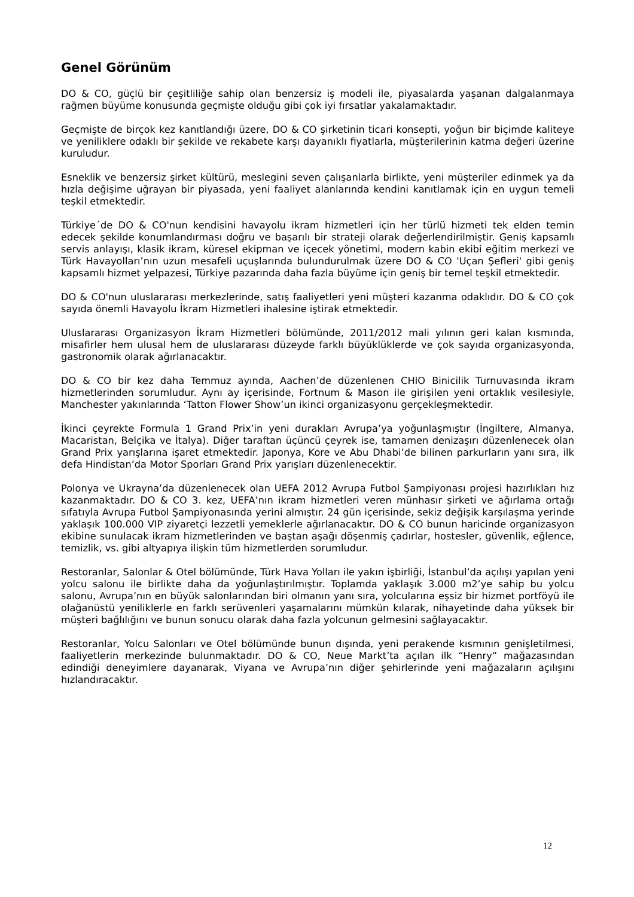Genel Görünüm
DO & CO, güçlü bir çeşitliliğe sahip olan benzersiz iş modeli ile, piyasalarda yaşanan dalgalanmaya rağmen büyüme konusunda geçmişte olduğu gibi çok iyi fırsatlar yakalamaktadır.
Geçmişte de birçok kez kanıtlandığı üzere, DO & CO şirketinin ticari konsepti, yoğun bir biçimde kaliteye ve yeniliklere odaklı bir şekilde ve rekabete karşı dayanıklı fiyatlarla, müşterilerinin katma değeri üzerine kuruludur.
Esneklik ve benzersiz şirket kültürü, meslegini seven çalışanlarla birlikte, yeni müşteriler edinmek ya da hızla değişime uğrayan bir piyasada, yeni faaliyet alanlarında kendini kanıtlamak için en uygun temeli teşkil etmektedir.
Türkiye´de DO & CO'nun kendisini havayolu ikram hizmetleri için her türlü hizmeti tek elden temin edecek şekilde konumlandırması doğru ve başarılı bir strateji olarak değerlendirilmiştir. Geniş kapsamlı servis anlayışı, klasik ikram, küresel ekipman ve içecek yönetimi, modern kabin ekibi eğitim merkezi ve Türk Havayolları’nın uzun mesafeli uçuşlarında bulundurulmak üzere DO & CO 'Uçan Şefleri' gibi geniş kapsamlı hizmet yelpazesi, Türkiye pazarında daha fazla büyüme için geniş bir temel teşkil etmektedir.
DO & CO'nun uluslararası merkezlerinde, satış faaliyetleri yeni müşteri kazanma odaklıdır. DO & CO çok sayıda önemli Havayolu İkram Hizmetleri ihalesine iştirak etmektedir.
Uluslararası Organizasyon İkram Hizmetleri bölümünde, 2011/2012 mali yılının geri kalan kısmında, misafirler hem ulusal hem de uluslararası düzeyde farklı büyüklüklerde ve çok sayıda organizasyonda, gastronomik olarak ağırlanacaktır.
DO & CO bir kez daha Temmuz ayında, Aachen’de düzenlenen CHIO Binicilik Turnuvasında ikram hizmetlerinden sorumludur. Aynı ay içerisinde, Fortnum & Mason ile girişilen yeni ortaklık vesilesiyle, Manchester yakınlarında ‘Tatton Flower Show’un ikinci organizasyonu gerçekleşmektedir.
İkinci çeyrekte Formula 1 Grand Prix’in yeni durakları Avrupa’ya yoğunlaşmıştır (İngiltere, Almanya, Macaristan, Belçika ve İtalya). Diğer taraftan üçüncü çeyrek ise, tamamen denizaşırı düzenlenecek olan Grand Prix yarışlarına işaret etmektedir. Japonya, Kore ve Abu Dhabi’de bilinen parkurların yanı sıra, ilk defa Hindistan’da Motor Sporları Grand Prix yarışları düzenlenecektir.
Polonya ve Ukrayna’da düzenlenecek olan UEFA 2012 Avrupa Futbol Şampiyonası projesi hazırlıkları hız kazanmaktadır. DO & CO 3. kez, UEFA’nın ikram hizmetleri veren münhasır şirketi ve ağırlama ortağı sıfatıyla Avrupa Futbol Şampiyonasında yerini almıştır. 24 gün içerisinde, sekiz değişik karşılaşma yerinde yaklaşık 100.000 VIP ziyaretçi lezzetli yemeklerle ağırlanacaktır. DO & CO bunun haricinde organizasyon ekibine sunulacak ikram hizmetlerinden ve baştan aşağı döşenmiş çadırlar, hostesler, güvenlik, eğlence, temizlik, vs. gibi altyapıya ilişkin tüm hizmetlerden sorumludur.
Restoranlar, Salonlar & Otel bölümünde, Türk Hava Yolları ile yakın işbirliği, İstanbul’da açılışı yapılan yeni yolcu salonu ile birlikte daha da yoğunlaştırılmıştır. Toplamda yaklaşık 3.000 m2’ye sahip bu yolcu salonu, Avrupa’nın en büyük salonlarından biri olmanın yanı sıra, yolcularına eşsiz bir hizmet portföyü ile olağanüstü yeniliklerle en farklı serüvenleri yaşamalarını mümkün kılarak, nihayetinde daha yüksek bir müşteri bağlılığını ve bunun sonucu olarak daha fazla yolcunun gelmesini sağlayacaktır.
Restoranlar, Yolcu Salonları ve Otel bölümünde bunun dışında, yeni perakende kısmının genişletilmesi, faaliyetlerin merkezinde bulunmaktadır. DO & CO, Neue Markt’ta açılan ilk “Henry” mağazasından edindiği deneyimlere dayanarak, Viyana ve Avrupa’nın diğer şehirlerinde yeni mağazaların açılışını hızlandıracaktır.
12